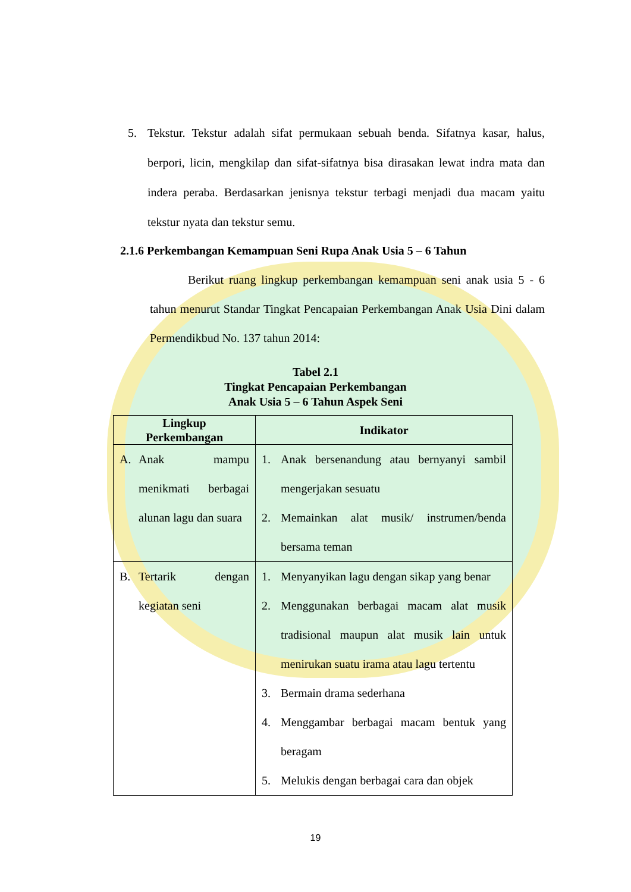5. Tekstur. Tekstur adalah sifat permukaan sebuah benda. Sifatnya kasar, halus, berpori, licin, mengkilap dan sifat-sifatnya bisa dirasakan lewat indra mata dan indera peraba. Berdasarkan jenisnya tekstur terbagi menjadi dua macam yaitu tekstur nyata dan tekstur semu.
2.1.6 Perkembangan Kemampuan Seni Rupa Anak Usia 5 – 6 Tahun
Berikut ruang lingkup perkembangan kemampuan seni anak usia 5 - 6 tahun menurut Standar Tingkat Pencapaian Perkembangan Anak Usia Dini dalam Permendikbud No. 137 tahun 2014:
Tabel 2.1
Tingkat Pencapaian Perkembangan
Anak Usia 5 – 6 Tahun Aspek Seni
| Lingkup Perkembangan | Indikator |
| --- | --- |
| A. Anak mampu menikmati berbagai alunan lagu dan suara | 1. Anak bersenandung atau bernyanyi sambil mengerjakan sesuatu 2. Memainkan alat musik/ instrumen/benda bersama teman |
| B. Tertarik dengan kegiatan seni | 1. Menyanyikan lagu dengan sikap yang benar 2. Menggunakan berbagai macam alat musik tradisional maupun alat musik lain untuk menirukan suatu irama atau lagu tertentu 3. Bermain drama sederhana 4. Menggambar berbagai macam bentuk yang beragam 5. Melukis dengan berbagai cara dan objek |
19